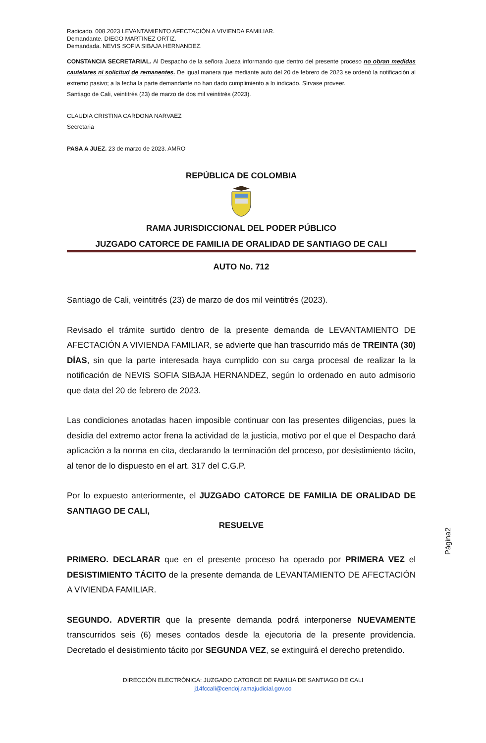Radicado. 008.2023 LEVANTAMIENTO AFECTACIÓN A VIVIENDA FAMILIAR.
Demandante. DIEGO MARTINEZ ORTIZ.
Demandada. NEVIS SOFIA SIBAJA HERNANDEZ.
CONSTANCIA SECRETARIAL. Al Despacho de la señora Jueza informando que dentro del presente proceso no obran medidas cautelares ni solicitud de remanentes. De igual manera que mediante auto del 20 de febrero de 2023 se ordenó la notificación al extremo pasivo; a la fecha la parte demandante no han dado cumplimiento a lo indicado. Sírvase proveer.
Santiago de Cali, veintitrés (23) de marzo de dos mil veintitrés (2023).
CLAUDIA CRISTINA CARDONA NARVAEZ
Secretaria
PASA A JUEZ. 23 de marzo de 2023. AMRO
REPÚBLICA DE COLOMBIA
RAMA JURISDICCIONAL DEL PODER PÚBLICO
JUZGADO CATORCE DE FAMILIA DE ORALIDAD DE SANTIAGO DE CALI
AUTO No. 712
Santiago de Cali, veintitrés (23) de marzo de dos mil veintitrés (2023).
Revisado el trámite surtido dentro de la presente demanda de LEVANTAMIENTO DE AFECTACIÓN A VIVIENDA FAMILIAR, se advierte que han trascurrido más de TREINTA (30) DÍAS, sin que la parte interesada haya cumplido con su carga procesal de realizar la la notificación de NEVIS SOFIA SIBAJA HERNANDEZ, según lo ordenado en auto admisorio que data del 20 de febrero de 2023.
Las condiciones anotadas hacen imposible continuar con las presentes diligencias, pues la desidia del extremo actor frena la actividad de la justicia, motivo por el que el Despacho dará aplicación a la norma en cita, declarando la terminación del proceso, por desistimiento tácito, al tenor de lo dispuesto en el art. 317 del C.G.P.
Por lo expuesto anteriormente, el JUZGADO CATORCE DE FAMILIA DE ORALIDAD DE SANTIAGO DE CALI,
RESUELVE
PRIMERO. DECLARAR que en el presente proceso ha operado por PRIMERA VEZ el DESISTIMIENTO TÁCITO de la presente demanda de LEVANTAMIENTO DE AFECTACIÓN A VIVIENDA FAMILIAR.
SEGUNDO. ADVERTIR que la presente demanda podrá interponerse NUEVAMENTE transcurridos seis (6) meses contados desde la ejecutoria de la presente providencia. Decretado el desistimiento tácito por SEGUNDA VEZ, se extinguirá el derecho pretendido.
Página2
DIRECCIÓN ELECTRÓNICA: JUZGADO CATORCE DE FAMILIA DE SANTIAGO DE CALI
j14fccali@cendoj.ramajudicial.gov.co